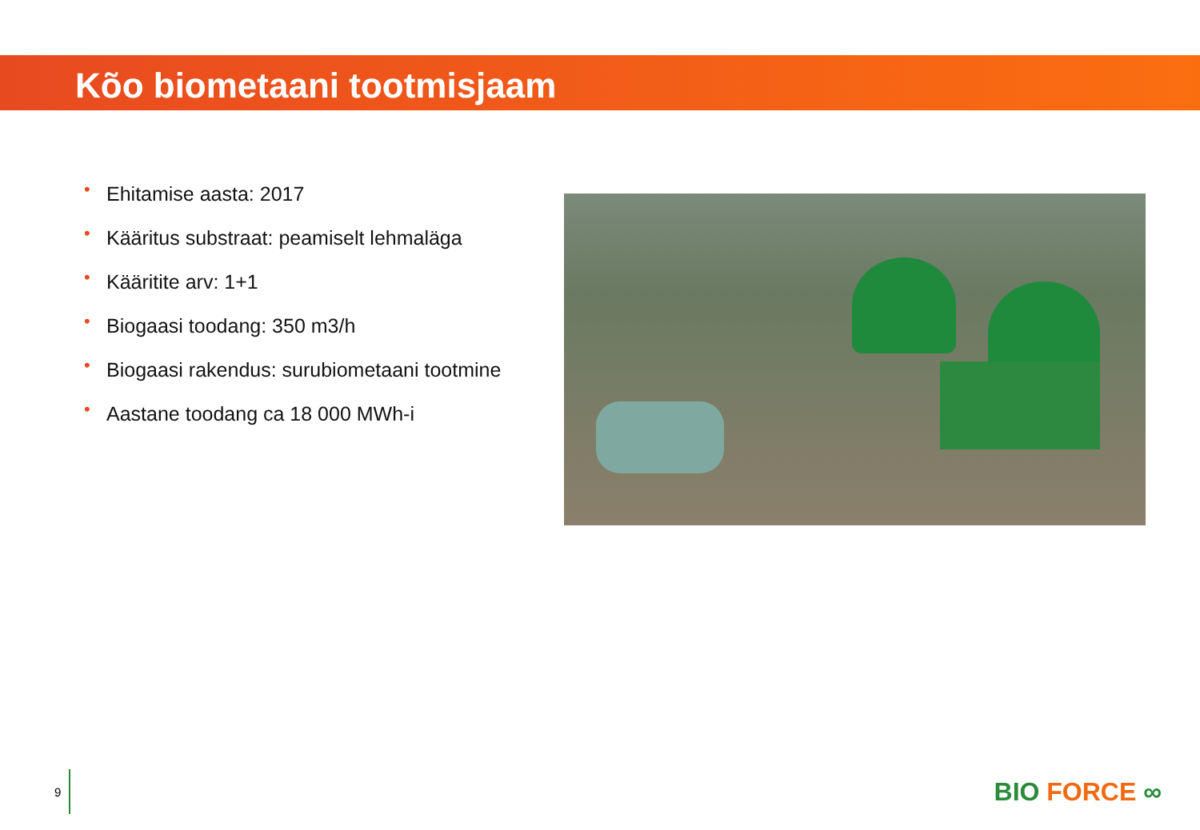Kõo biometaani tootmisjaam
• Ehitamise aasta: 2017
• Kääritus substraat: peamiselt lehmaläga
• Kääritite arv: 1+1
• Biogaasi toodang: 350 m3/h
• Biogaasi rakendus: surubiometaani tootmine
• Aastane toodang ca 18 000 MWh-i
9
BIO FORCE ∞